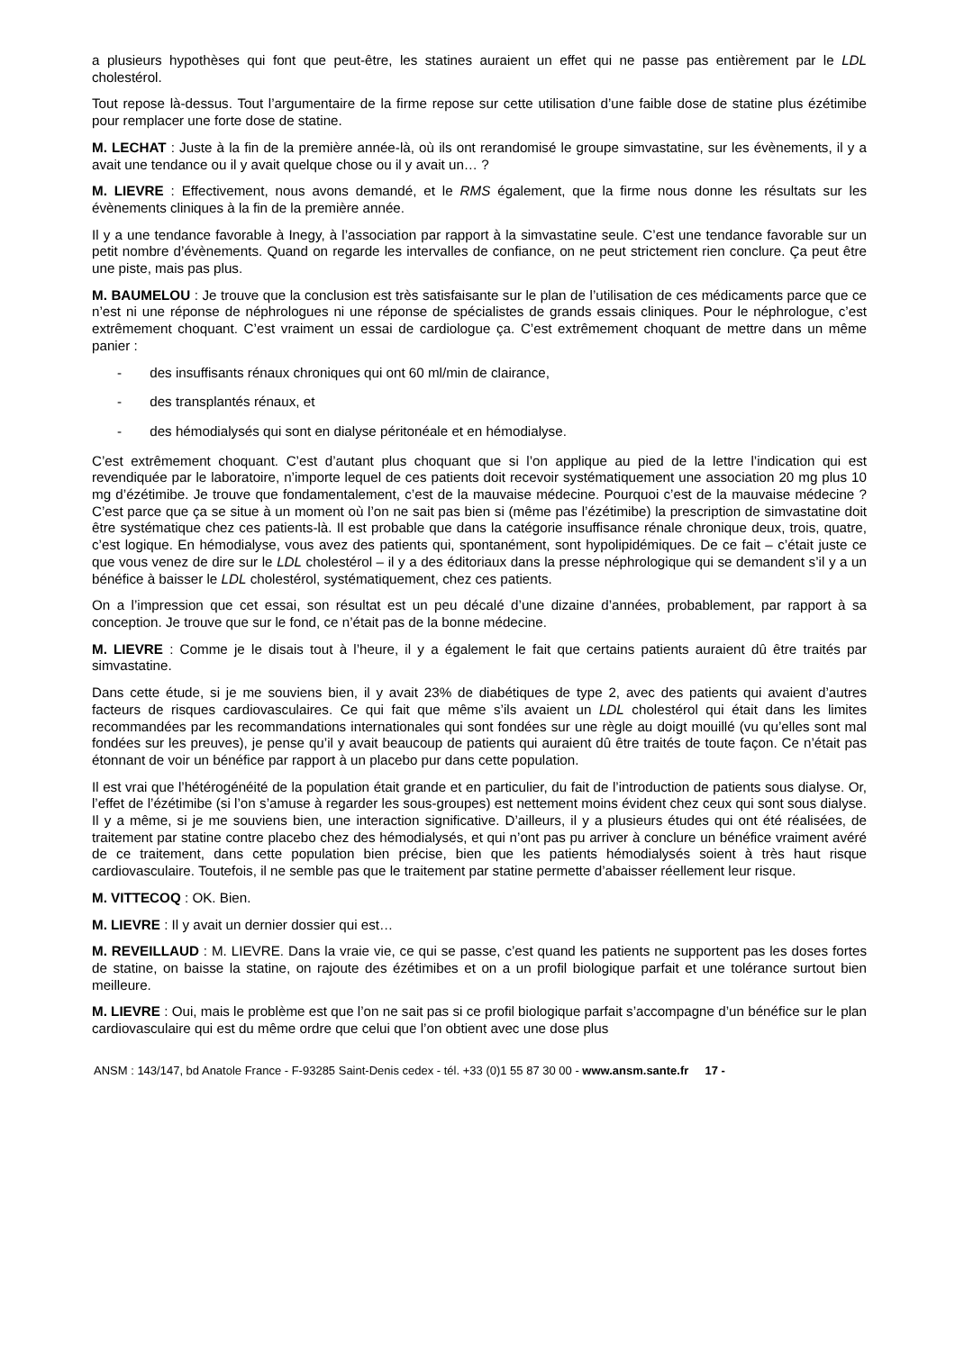a plusieurs hypothèses qui font que peut-être, les statines auraient un effet qui ne passe pas entièrement par le LDL cholestérol.
Tout repose là-dessus. Tout l’argumentaire de la firme repose sur cette utilisation d’une faible dose de statine plus ézétimibe pour remplacer une forte dose de statine.
M. LECHAT : Juste à la fin de la première année-là, où ils ont rerandomisé le groupe simvastatine, sur les évènements, il y a avait une tendance ou il y avait quelque chose ou il y avait un… ?
M. LIEVRE : Effectivement, nous avons demandé, et le RMS également, que la firme nous donne les résultats sur les évènements cliniques à la fin de la première année.
Il y a une tendance favorable à Inegy, à l’association par rapport à la simvastatine seule. C’est une tendance favorable sur un petit nombre d’évènements. Quand on regarde les intervalles de confiance, on ne peut strictement rien conclure. Ça peut être une piste, mais pas plus.
M. BAUMELOU : Je trouve que la conclusion est très satisfaisante sur le plan de l’utilisation de ces médicaments parce que ce n’est ni une réponse de néphrologues ni une réponse de spécialistes de grands essais cliniques. Pour le néphrologue, c’est extrêmement choquant. C’est vraiment un essai de cardiologue ça. C’est extrêmement choquant de mettre dans un même panier :
- des insuffisants rénaux chroniques qui ont 60 ml/min de clairance,
- des transplantés rénaux, et
- des hémodialysés qui sont en dialyse péritonéale et en hémodialyse.
C’est extrêmement choquant. C’est d’autant plus choquant que si l’on applique au pied de la lettre l’indication qui est revendiquée par le laboratoire, n’importe lequel de ces patients doit recevoir systématiquement une association 20 mg plus 10 mg d’ézétimibe. Je trouve que fondamentalement, c’est de la mauvaise médecine. Pourquoi c’est de la mauvaise médecine ? C’est parce que ça se situe à un moment où l’on ne sait pas bien si (même pas l’ézétimibe) la prescription de simvastatine doit être systématique chez ces patients-là. Il est probable que dans la catégorie insuffisance rénale chronique deux, trois, quatre, c’est logique. En hémodialyse, vous avez des patients qui, spontanément, sont hypolipidémiques. De ce fait – c’était juste ce que vous venez de dire sur le LDL cholestérol – il y a des éditoriaux dans la presse néphrologique qui se demandent s’il y a un bénéfice à baisser le LDL cholestérol, systématiquement, chez ces patients.
On a l’impression que cet essai, son résultat est un peu décalé d’une dizaine d’années, probablement, par rapport à sa conception. Je trouve que sur le fond, ce n’était pas de la bonne médecine.
M. LIEVRE : Comme je le disais tout à l’heure, il y a également le fait que certains patients auraient dû être traités par simvastatine.
Dans cette étude, si je me souviens bien, il y avait 23% de diabétiques de type 2, avec des patients qui avaient d’autres facteurs de risques cardiovasculaires. Ce qui fait que même s’ils avaient un LDL cholestérol qui était dans les limites recommandées par les recommandations internationales qui sont fondées sur une règle au doigt mouillé (vu qu’elles sont mal fondées sur les preuves), je pense qu’il y avait beaucoup de patients qui auraient dû être traités de toute façon. Ce n’était pas étonnant de voir un bénéfice par rapport à un placebo pur dans cette population.
Il est vrai que l’hétérogénéité de la population était grande et en particulier, du fait de l’introduction de patients sous dialyse. Or, l’effet de l’ézétimibe (si l’on s’amuse à regarder les sous-groupes) est nettement moins évident chez ceux qui sont sous dialyse. Il y a même, si je me souviens bien, une interaction significative. D’ailleurs, il y a plusieurs études qui ont été réalisées, de traitement par statine contre placebo chez des hémodialysés, et qui n’ont pas pu arriver à conclure un bénéfice vraiment avéré de ce traitement, dans cette population bien précise, bien que les patients hémodialysés soient à très haut risque cardiovasculaire. Toutefois, il ne semble pas que le traitement par statine permette d’abaisser réellement leur risque.
M. VITTECOQ : OK. Bien.
M. LIEVRE : Il y avait un dernier dossier qui est…
M. REVEILLAUD : M. LIEVRE. Dans la vraie vie, ce qui se passe, c’est quand les patients ne supportent pas les doses fortes de statine, on baisse la statine, on rajoute des ézétimibes et on a un profil biologique parfait et une tolérance surtout bien meilleure.
M. LIEVRE : Oui, mais le problème est que l’on ne sait pas si ce profil biologique parfait s’accompagne d’un bénéfice sur le plan cardiovasculaire qui est du même ordre que celui que l’on obtient avec une dose plus
ANSM : 143/147, bd Anatole France - F-93285 Saint-Denis cedex - tél. +33 (0)1 55 87 30 00 - www.ansm.sante.fr 17 -